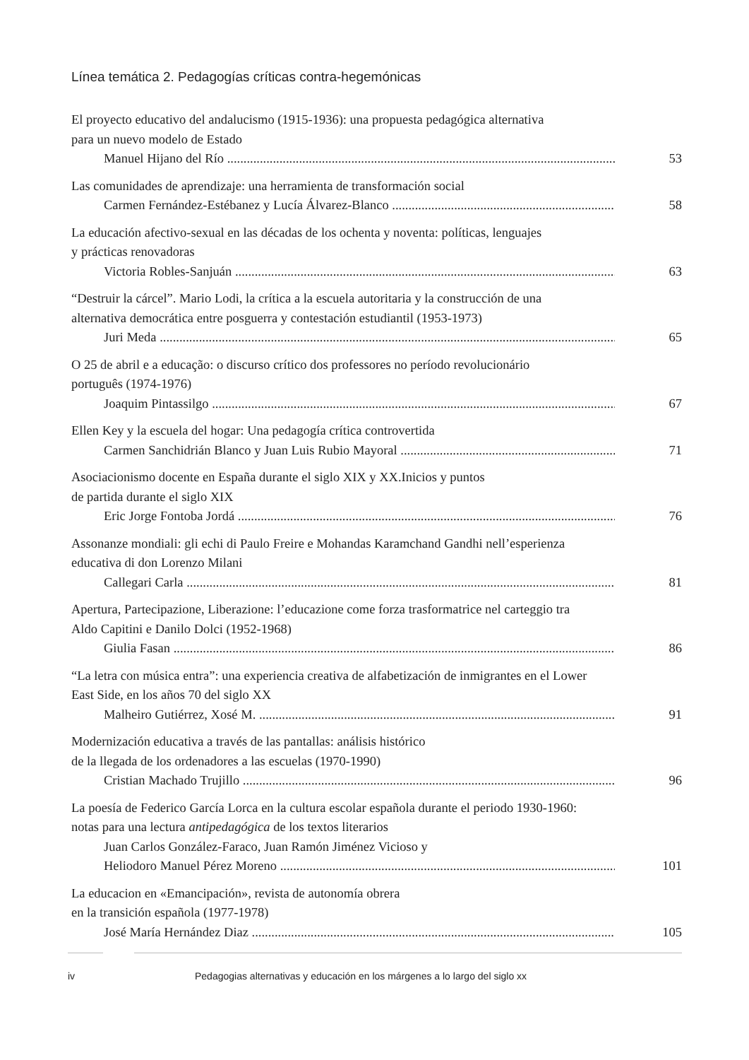Línea temática 2. Pedagogías críticas contra-hegemónicas
El proyecto educativo del andalucismo (1915-1936): una propuesta pedagógica alternativa
para un nuevo modelo de Estado
Manuel Hijano del Río 53
Las comunidades de aprendizaje: una herramienta de transformación social
Carmen Fernández-Estébanez y Lucía Álvarez-Blanco 58
La educación afectivo-sexual en las décadas de los ochenta y noventa: políticas, lenguajes
y prácticas renovadoras
Victoria Robles-Sanjuán 63
“Destruir la cárcel”. Mario Lodi, la crítica a la escuela autoritaria y la construcción de una
alternativa democrática entre posguerra y contestación estudiantil (1953-1973)
Juri Meda 65
O 25 de abril e a educação: o discurso crítico dos professores no período revolucionário
português (1974-1976)
Joaquim Pintassilgo 67
Ellen Key y la escuela del hogar: Una pedagogía crítica controvertida
Carmen Sanchidrián Blanco y Juan Luis Rubio Mayoral 71
Asociacionismo docente en España durante el siglo XIX y XX.Inicios y puntos
de partida durante el siglo XIX
Eric Jorge Fontoba Jordá 76
Assonanze mondiali: gli echi di Paulo Freire e Mohandas Karamchand Gandhi nell’esperienza
educativa di don Lorenzo Milani
Callegari Carla 81
Apertura, Partecipazione, Liberazione: l’educazione come forza trasformatrice nel carteggio tra
Aldo Capitini e Danilo Dolci (1952-1968)
Giulia Fasan 86
“La letra con música entra”: una experiencia creativa de alfabetización de inmigrantes en el Lower
East Side, en los años 70 del siglo XX
Malheiro Gutiérrez, Xosé M. 91
Modernización educativa a través de las pantallas: análisis histórico
de la llegada de los ordenadores a las escuelas (1970-1990)
Cristian Machado Trujillo 96
La poesía de Federico García Lorca en la cultura escolar española durante el periodo 1930-1960:
notas para una lectura antipedagógica de los textos literarios
Juan Carlos González-Faraco, Juan Ramón Jiménez Vicioso y
Heliodoro Manuel Pérez Moreno 101
La educacion en «Emancipación», revista de autonomía obrera
en la transición española (1977-1978)
José María Hernández Diaz 105
iv Pedagogias alternativas y educación en los márgenes a lo largo del siglo xx